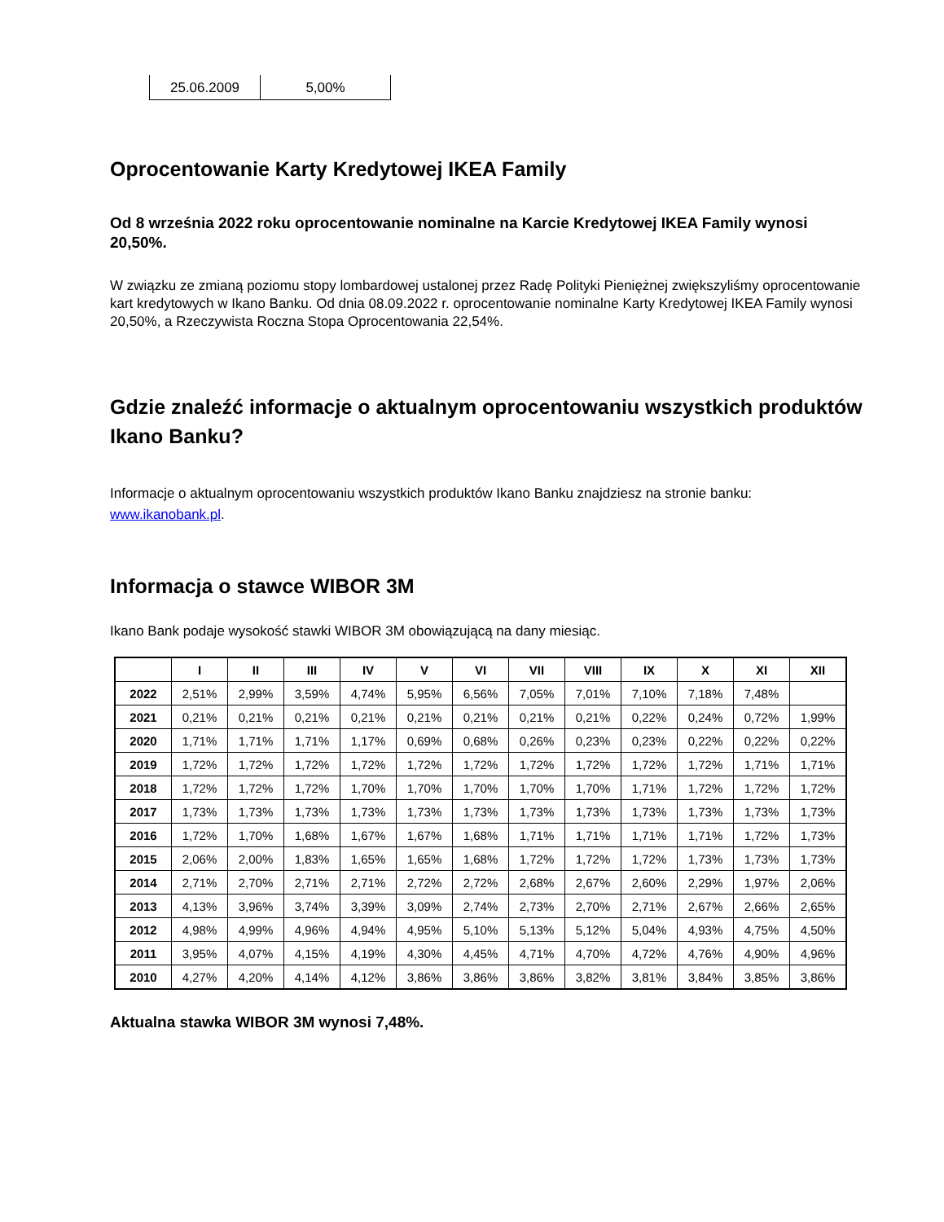| 25.06.2009 | 5,00% |
Oprocentowanie Karty Kredytowej IKEA Family
Od 8 września 2022 roku oprocentowanie nominalne na Karcie Kredytowej IKEA Family wynosi 20,50%.
W związku ze zmianą poziomu stopy lombardowej ustalonej przez Radę Polityki Pieniężnej zwiększyliśmy oprocentowanie kart kredytowych w Ikano Banku. Od dnia 08.09.2022 r. oprocentowanie nominalne Karty Kredytowej IKEA Family wynosi 20,50%, a Rzeczywista Roczna Stopa Oprocentowania 22,54%.
Gdzie znaleźć informacje o aktualnym oprocentowaniu wszystkich produktów Ikano Banku?
Informacje o aktualnym oprocentowaniu wszystkich produktów Ikano Banku znajdziesz na stronie banku: www.ikanobank.pl.
Informacja o stawce WIBOR 3M
Ikano Bank podaje wysokość stawki WIBOR 3M obowiązującą na dany miesiąc.
| | I | II | III | IV | V | VI | VII | VIII | IX | X | XI | XII |
| --- | --- | --- | --- | --- | --- | --- | --- | --- | --- | --- | --- | --- |
| 2022 | 2,51% | 2,99% | 3,59% | 4,74% | 5,95% | 6,56% | 7,05% | 7,01% | 7,10% | 7,18% | 7,48% | |
| 2021 | 0,21% | 0,21% | 0,21% | 0,21% | 0,21% | 0,21% | 0,21% | 0,21% | 0,22% | 0,24% | 0,72% | 1,99% |
| 2020 | 1,71% | 1,71% | 1,71% | 1,17% | 0,69% | 0,68% | 0,26% | 0,23% | 0,23% | 0,22% | 0,22% | 0,22% |
| 2019 | 1,72% | 1,72% | 1,72% | 1,72% | 1,72% | 1,72% | 1,72% | 1,72% | 1,72% | 1,72% | 1,71% | 1,71% |
| 2018 | 1,72% | 1,72% | 1,72% | 1,70% | 1,70% | 1,70% | 1,70% | 1,70% | 1,71% | 1,72% | 1,72% | 1,72% |
| 2017 | 1,73% | 1,73% | 1,73% | 1,73% | 1,73% | 1,73% | 1,73% | 1,73% | 1,73% | 1,73% | 1,73% | 1,73% |
| 2016 | 1,72% | 1,70% | 1,68% | 1,67% | 1,67% | 1,68% | 1,71% | 1,71% | 1,71% | 1,71% | 1,72% | 1,73% |
| 2015 | 2,06% | 2,00% | 1,83% | 1,65% | 1,65% | 1,68% | 1,72% | 1,72% | 1,72% | 1,73% | 1,73% | 1,73% |
| 2014 | 2,71% | 2,70% | 2,71% | 2,71% | 2,72% | 2,72% | 2,68% | 2,67% | 2,60% | 2,29% | 1,97% | 2,06% |
| 2013 | 4,13% | 3,96% | 3,74% | 3,39% | 3,09% | 2,74% | 2,73% | 2,70% | 2,71% | 2,67% | 2,66% | 2,65% |
| 2012 | 4,98% | 4,99% | 4,96% | 4,94% | 4,95% | 5,10% | 5,13% | 5,12% | 5,04% | 4,93% | 4,75% | 4,50% |
| 2011 | 3,95% | 4,07% | 4,15% | 4,19% | 4,30% | 4,45% | 4,71% | 4,70% | 4,72% | 4,76% | 4,90% | 4,96% |
| 2010 | 4,27% | 4,20% | 4,14% | 4,12% | 3,86% | 3,86% | 3,86% | 3,82% | 3,81% | 3,84% | 3,85% | 3,86% |
Aktualna stawka WIBOR 3M wynosi 7,48%.